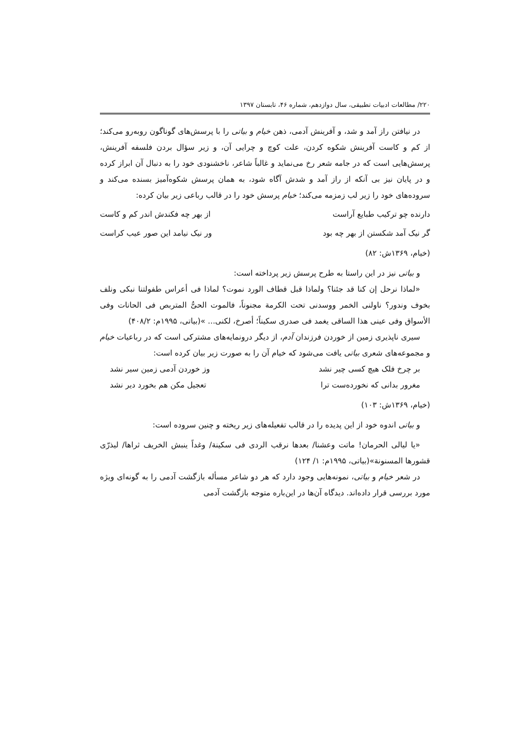۲۲۰/ مطالعات ادبیات تطبیقی، سال دوازدهم، شماره ۴۶، تابستان ۱۳۹۷
در نیافتن راز آمد و شد، و آفرینش آدمی، ذهن خیام و بیاتی را با پرسش‌های گوناگون روبه‌رو می‌کند؛ از کم و کاست آفرینش شکوه کردن، علت کوچ و چرایی آن، و زیر سؤال بردن فلسفه آفرینش، پرسش‌هایی است که در جامه شعر رخ می‌نماید و غالباً شاعر، ناخشنودی خود را به دنبال آن ابراز کرده و در پایان نیز بی آنکه از راز آمد و شدش آگاه شود، به همان پرسش شکوه‌آمیز بسنده می‌کند و سروده‌های خود را زیر لب زمزمه می‌کند؛ خیام پرسش خود را در قالب رباعی زیر بیان کرده:
دارنده چو ترکیب طبایع آراست از بهر چه فکندش اندر کم و کاست
گر نیک آمد شکستن از بهر چه بود ور نیک نیامد این صور عیب کراست
(خیام، ۱۳۶۹ش: ۸۲)
و بیاتی نیز در این راستا به طرح پرسش زیر پرداخته است:
«لماذا نرحل إن کنا قد جئنا؟ ولماذا قبل قطاف الورد نموت؟ لماذا فی أعراس طفولتنا نبکی ونلف بخوف وندور؟ ناولنی الخمر ووسدنی تحت الکرمة مجنوناً، فالموت الحیُّ المتربص فی الحانات وفی الأسواق وفی عینی هذا الساقی یغمد فی صدری سکیناً؛ أصرخ، لکنی... »(بیاتی، ۱۹۹۵م: ۴۰۸/۲)
سیری ناپذیری زمین از خوردن فرزندان آدم، از دیگر درونمایه‌های مشترکی است که در رباعیات خیام و مجموعه‌های شعری بیاتی یافت می‌شود که خیام آن را به صورت زیر بیان کرده است:
بر چرخ فلک هیچ کسی چیر نشد وز خوردن آدمی زمین سیر نشد
مغرور بدانی که نخورده‌ست ترا تعجیل مکن هم بخورد دیر نشد
(خیام، ۱۳۶۹ش: ۱۰۳)
و بیاتی اندوه خود از این پدیده را در قالب تفعیله‌های زیر ریخته و چنین سروده است:
«یا لیالی الحرمان! ماتت وعشنا/ بعدها نرقب الردی فی سکینة/ وغداً ینبش الخریف ثراها/ لیذرّی قشورها المسنونة»(بیاتی، ۱۹۹۵م: ۱/ ۱۲۴)
در شعر خیام و بیاتی، نمونه‌هایی وجود دارد که هر دو شاعر مسأله بازگشت آدمی را به گونه‌ای ویژه مورد بررسی قرار داده‌اند. دیدگاه آن‌ها در این‌باره متوجه بازگشت آدمی